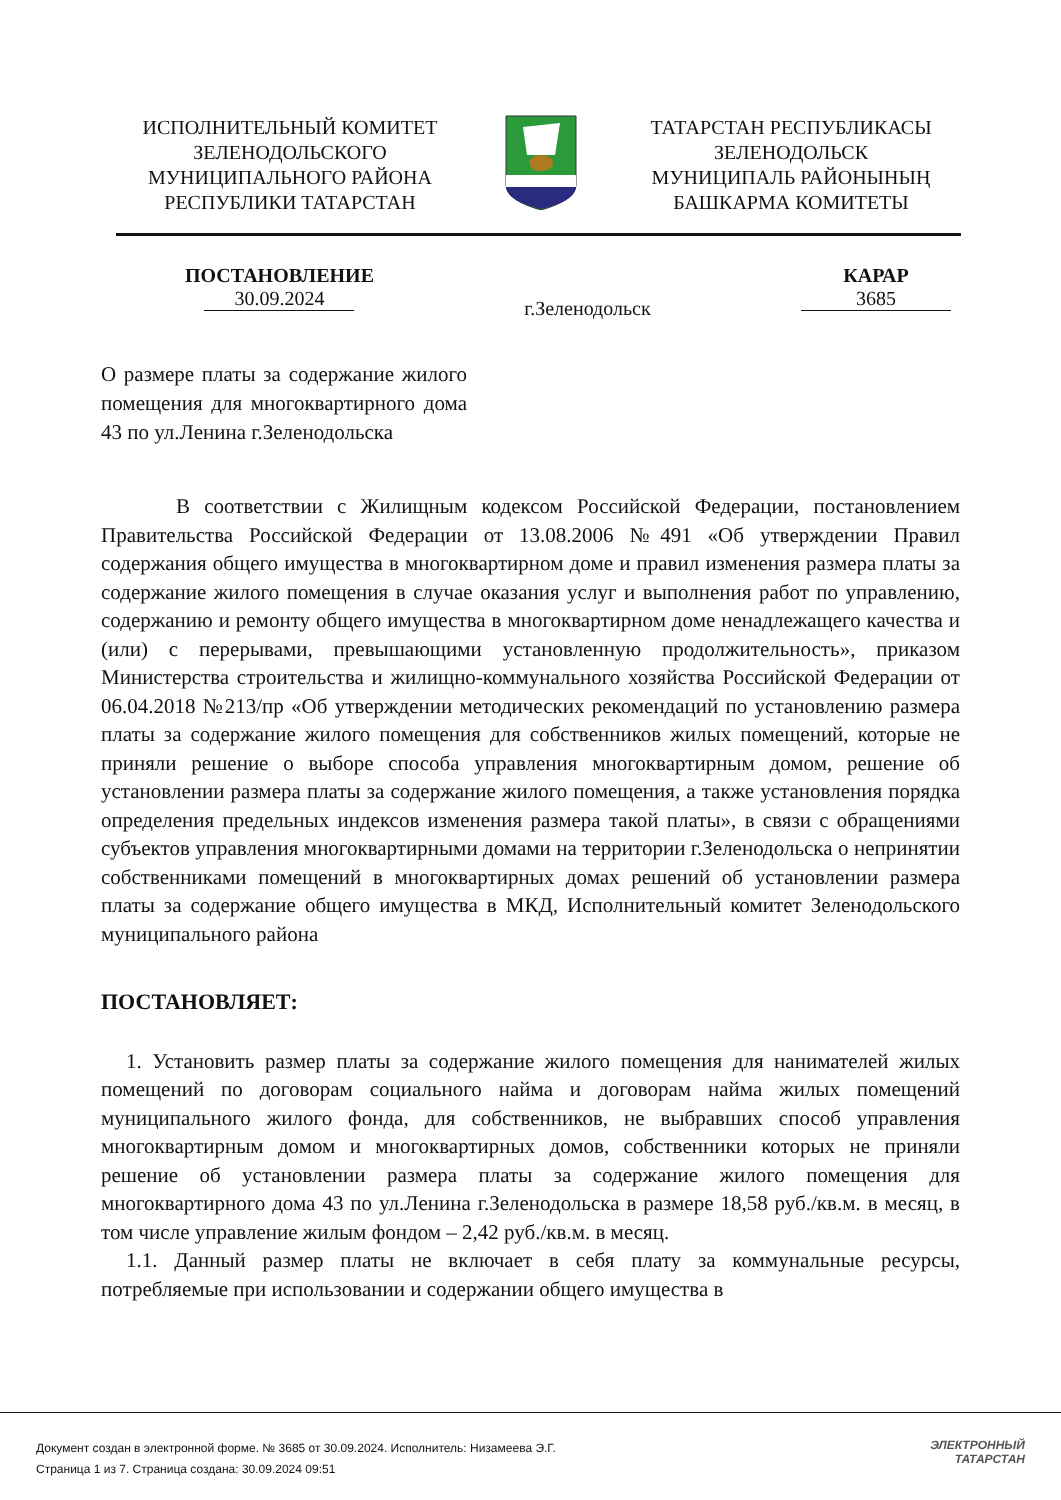ИСПОЛНИТЕЛЬНЫЙ КОМИТЕТ
ЗЕЛЕНОДОЛЬСКОГО
МУНИЦИПАЛЬНОГО РАЙОНА
РЕСПУБЛИКИ ТАТАРСТАН
ТАТАРСТАН РЕСПУБЛИКАСЫ
ЗЕЛЕНОДОЛЬСК
МУНИЦИПАЛЬ РАЙОНЫНЫҢ
БАШКАРМА КОМИТЕТЫ
ПОСТАНОВЛЕНИЕ
30.09.2024
г.Зеленодольск
КАРАР
3685
О размере платы за содержание жилого помещения для многоквартирного дома 43 по ул.Ленина г.Зеленодольска
В соответствии с Жилищным кодексом Российской Федерации, постановлением Правительства Российской Федерации от 13.08.2006 №491 «Об утверждении Правил содержания общего имущества в многоквартирном доме и правил изменения размера платы за содержание жилого помещения в случае оказания услуг и выполнения работ по управлению, содержанию и ремонту общего имущества в многоквартирном доме ненадлежащего качества и (или) с перерывами, превышающими установленную продолжительность», приказом Министерства строительства и жилищно-коммунального хозяйства Российской Федерации от 06.04.2018 №213/пр «Об утверждении методических рекомендаций по установлению размера платы за содержание жилого помещения для собственников жилых помещений, которые не приняли решение о выборе способа управления многоквартирным домом, решение об установлении размера платы за содержание жилого помещения, а также установления порядка определения предельных индексов изменения размера такой платы», в связи с обращениями субъектов управления многоквартирными домами на территории г.Зеленодольска о непринятии собственниками помещений в многоквартирных домах решений об установлении размера платы за содержание общего имущества в МКД, Исполнительный комитет Зеленодольского муниципального района
ПОСТАНОВЛЯЕТ:
1. Установить размер платы за содержание жилого помещения для нанимателей жилых помещений по договорам социального найма и договорам найма жилых помещений муниципального жилого фонда, для собственников, не выбравших способ управления многоквартирным домом и многоквартирных домов, собственники которых не приняли решение об установлении размера платы за содержание жилого помещения для многоквартирного дома 43 по ул.Ленина г.Зеленодольска в размере 18,58 руб./кв.м. в месяц, в том числе управление жилым фондом – 2,42 руб./кв.м. в месяц.
1.1. Данный размер платы не включает в себя плату за коммунальные ресурсы, потребляемые при использовании и содержании общего имущества в
Документ создан в электронной форме. № 3685 от 30.09.2024. Исполнитель: Низамеева Э.Г.
Страница 1 из 7. Страница создана: 30.09.2024 09:51
ЭЛЕКТРОННЫЙ
ТАТАРСТАН